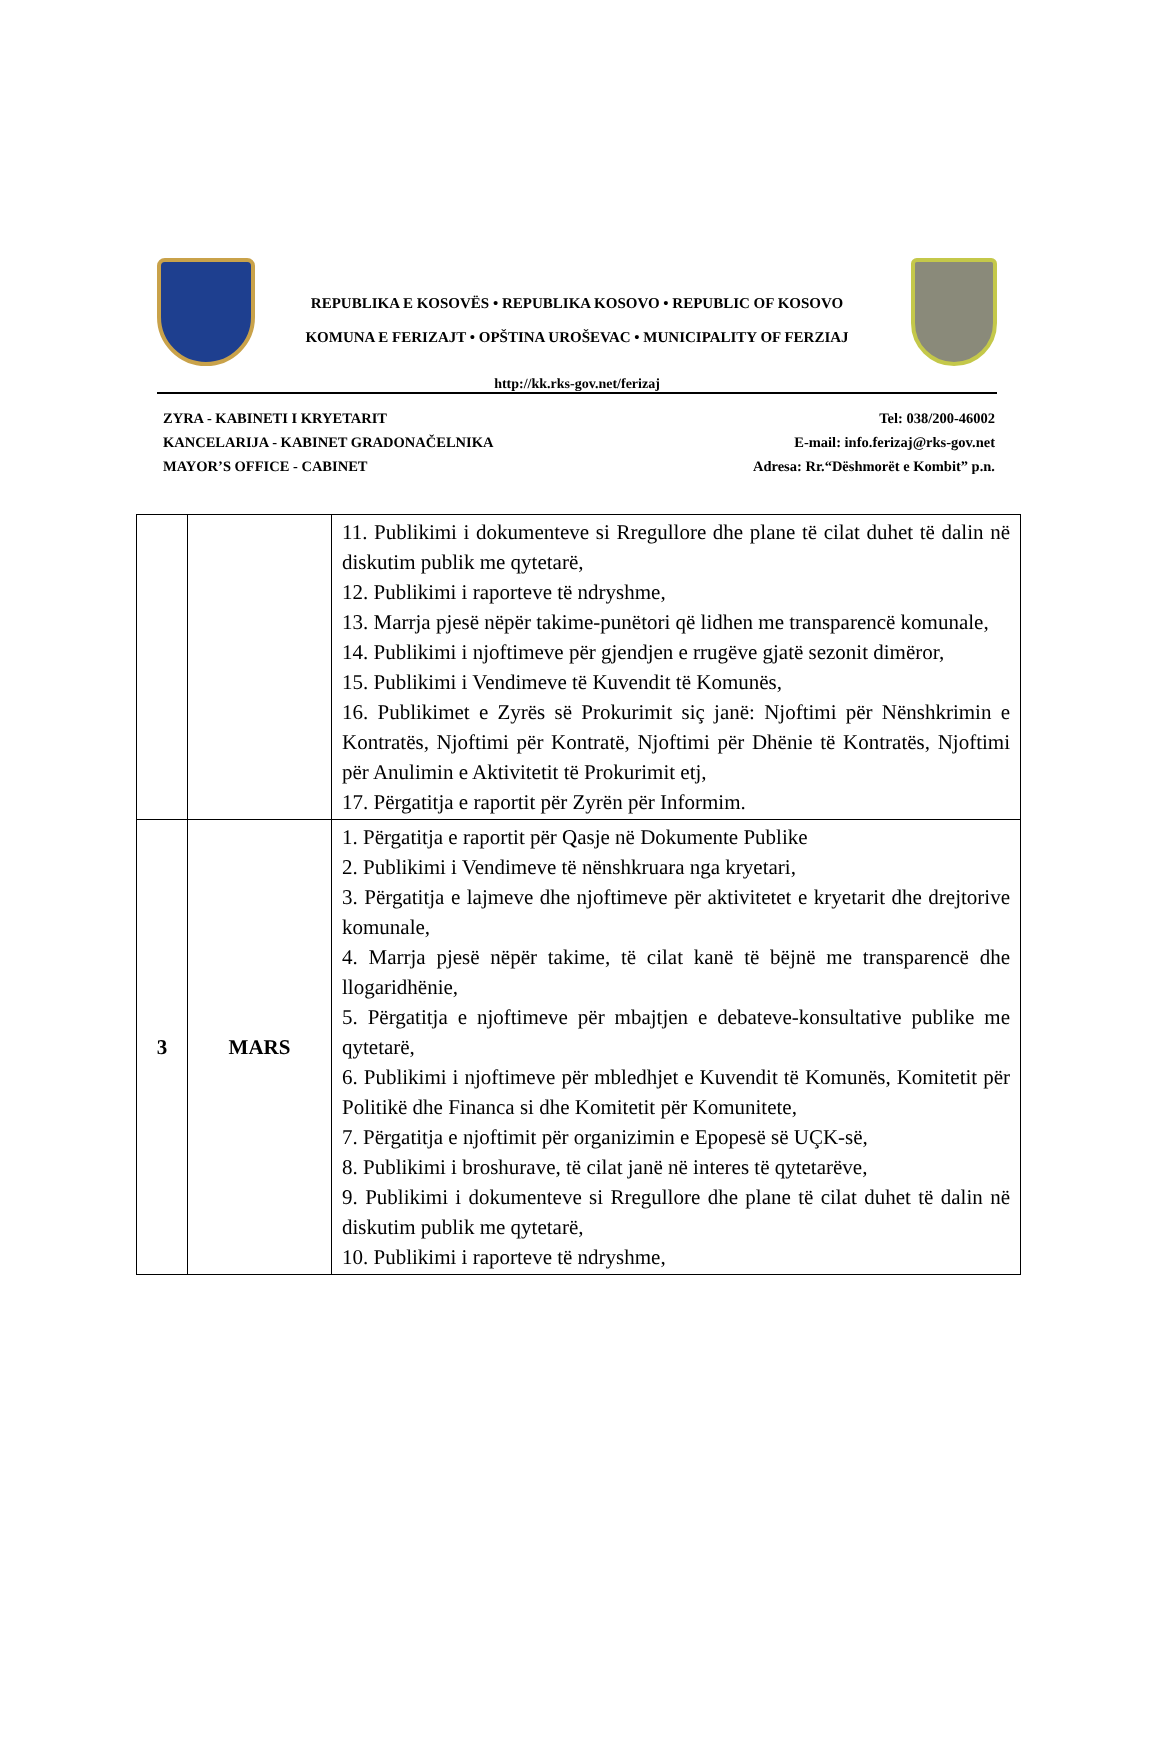REPUBLIKA E KOSOVËS • REPUBLIKA KOSOVO • REPUBLIC OF KOSOVO
KOMUNA E FERIZAJT • OPŠTINA UROŠEVAC • MUNICIPALITY OF FERZIAJ
http://kk.rks-gov.net/ferizaj
ZYRA - KABINETI I KRYETARIT
KANCELARIJA - KABINET GRADONAČELNIKA
MAYOR’S OFFICE - CABINET
Tel: 038/200-46002
E-mail: info.ferizaj@rks-gov.net
Adresa: Rr.“Dëshmorët e Kombit” p.n.
| | | 11. Publikimi i dokumenteve si Rregullore dhe plane të cilat duhet të dalin në diskutim publik me qytetarë, 12. Publikimi i raporteve të ndryshme, 13. Marrja pjesë nëpër takime-punëtori që lidhen me transparencë komunale, 14. Publikimi i njoftimeve për gjendjen e rrugëve gjatë sezonit dimëror, 15. Publikimi i Vendimeve të Kuvendit të Komunës, 16. Publikimet e Zyrës së Prokurimit siç janë: Njoftimi për Nënshkrimin e Kontratës, Njoftimi për Kontratë, Njoftimi për Dhënie të Kontratës, Njoftimi për Anulimin e Aktivitetit të Prokurimit etj, 17. Përgatitja e raportit për Zyrën për Informim. |
| 3 | MARS | 1. Përgatitja e raportit për Qasje në Dokumente Publike 2. Publikimi i Vendimeve të nënshkruara nga kryetari, 3. Përgatitja e lajmeve dhe njoftimeve për aktivitetet e kryetarit dhe drejtorive komunale, 4. Marrja pjesë nëpër takime, të cilat kanë të bëjnë me transparencë dhe llogaridhënie, 5. Përgatitja e njoftimeve për mbajtjen e debateve-konsultative publike me qytetarë, 6. Publikimi i njoftimeve për mbledhjet e Kuvendit të Komunës, Komitetit për Politikë dhe Financa si dhe Komitetit për Komunitete, 7. Përgatitja e njoftimit për organizimin e Epopesë së UÇK-së, 8. Publikimi i broshurave, të cilat janë në interes të qytetarëve, 9. Publikimi i dokumenteve si Rregullore dhe plane të cilat duhet të dalin në diskutim publik me qytetarë, 10. Publikimi i raporteve të ndryshme, |